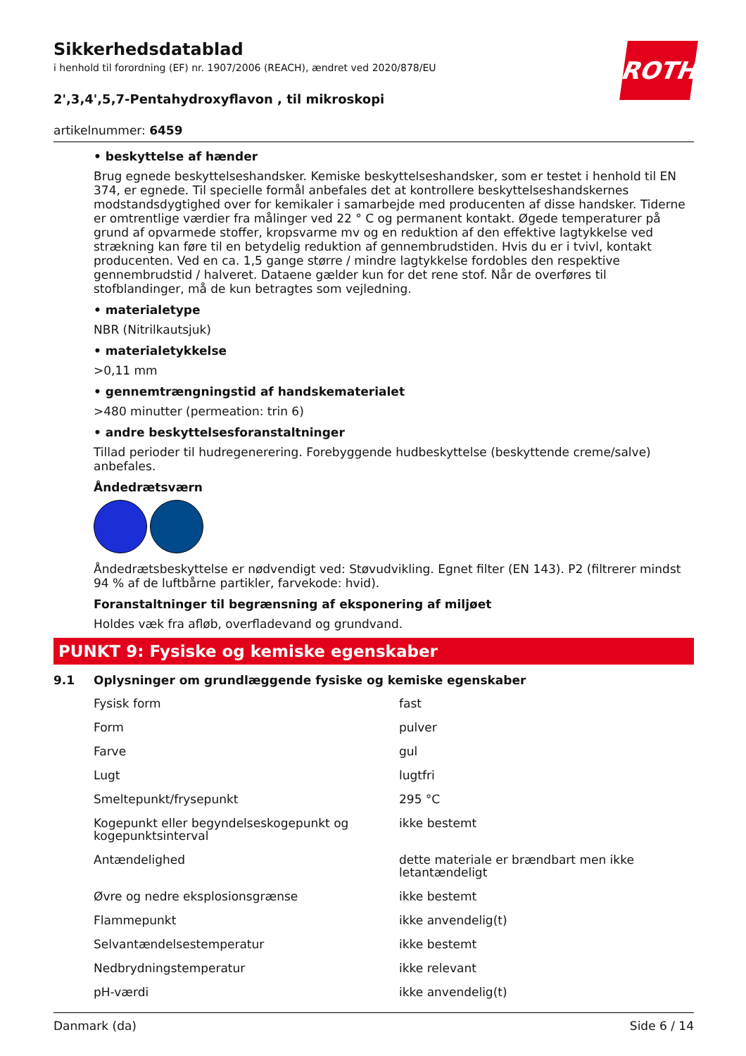ROTH
Sikkerhedsdatablad
i henhold til forordning (EF) nr. 1907/2006 (REACH), ændret ved 2020/878/EU
2',3,4',5,7-Pentahydroxyflavon , til mikroskopi
artikelnummer: 6459
• beskyttelse af hænder
Brug egnede beskyttelseshandsker. Kemiske beskyttelseshandsker, som er testet i henhold til EN 374, er egnede. Til specielle formål anbefales det at kontrollere beskyttelseshandskernes modstandsdyg­tighed over for kemikaler i samarbejde med producenten af disse handsker. Tiderne er omtrentlige værdier fra målinger ved 22 ° C og permanent kontakt. Øgede temperaturer på grund af opvarmede stoffer, kropsvarme mv og en reduktion af den effektive lagtykkelse ved strækning kan føre til en be­tydelig reduktion af gennembrudstiden. Hvis du er i tvivl, kontakt producenten. Ved en ca. 1,5 gange større / mindre lagtykkelse fordobles den respektive gennembrudstid / halveret. Dataene gælder kun for det rene stof. Når de overføres til stofblandinger, må de kun betragtes som vejledning.
• materialetype
NBR (Nitrilkautsjuk)
• materialetykkelse
>0,11 mm
• gennemtrængningstid af handskematerialet
>480 minutter (permeation: trin 6)
• andre beskyttelsesforanstaltninger
Tillad perioder til hudregenerering. Forebyggende hudbeskyttelse (beskyttende creme/salve) anbefa­les.
Åndedrætsværn
Åndedrætsbeskyttelse er nødvendigt ved: Støvudvikling. Egnet filter (EN 143). P2 (filtrerer mindst 94 % af de luftbårne partikler, farvekode: hvid).
Foranstaltninger til begrænsning af eksponering af miljøet
Holdes væk fra afløb, overfladevand og grundvand.
PUNKT 9: Fysiske og kemiske egenskaber
9.1 Oplysninger om grundlæggende fysiske og kemiske egenskaber
| Fysisk form | fast |
| Form | pulver |
| Farve | gul |
| Lugt | lugtfri |
| Smeltepunkt/frysepunkt | 295 °C |
| Kogepunkt eller begyndelseskogepunkt og kogepunktsinterval | ikke bestemt |
| Antændelighed | dette materiale er brændbart men ikke letantæn­deligt |
| Øvre og nedre eksplosionsgrænse | ikke bestemt |
| Flammepunkt | ikke anvendelig(t) |
| Selvantændelsestemperatur | ikke bestemt |
| Nedbrydningstemperatur | ikke relevant |
| pH-værdi | ikke anvendelig(t) |
Danmark (da) Side 6 / 14